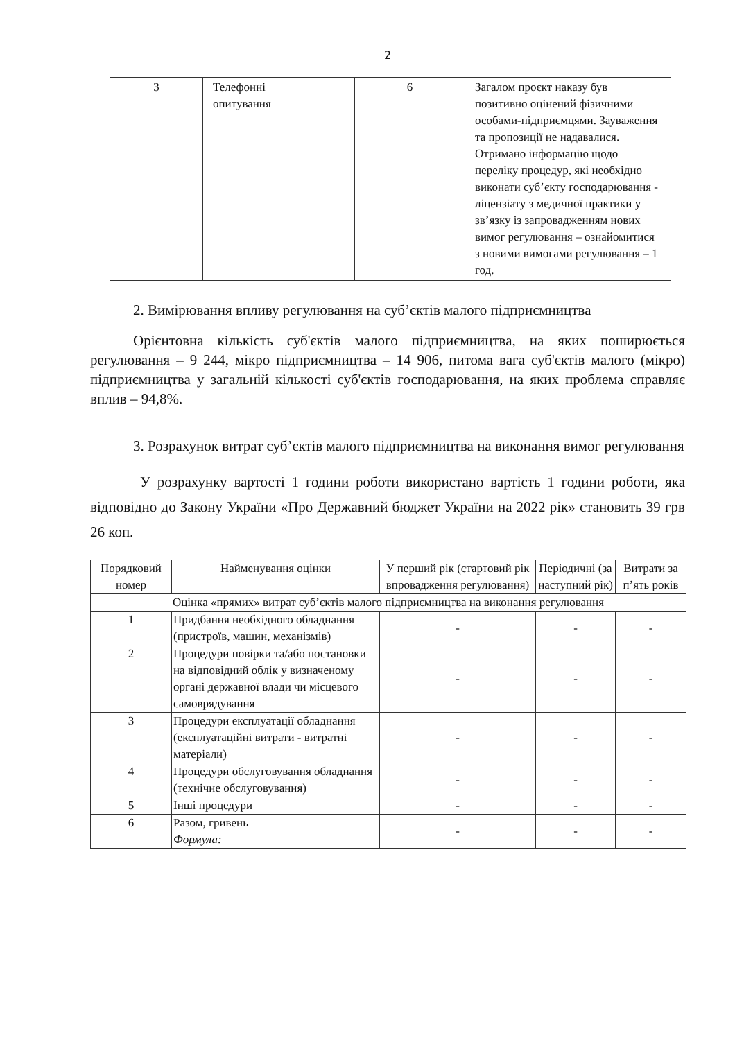2
| 3 | Телефонні опитування | 6 | Загалом проєкт наказу був позитивно оцінений фізичними особами-підприємцями. Зауваження та пропозиції не надавалися. Отримано інформацію щодо переліку процедур, які необхідно виконати суб’єкту господарювання - ліцензіату з медичної практики у зв’язку із запровадженням нових вимог регулювання – ознайомитися з новими вимогами регулювання – 1 год. |
2. Вимірювання впливу регулювання на суб’єктів малого підприємництва
Орієнтовна кількість суб'єктів малого підприємництва, на яких поширюється регулювання – 9 244, мікро підприємництва – 14 906, питома вага суб'єктів малого (мікро) підприємництва у загальній кількості суб'єктів господарювання, на яких проблема справляє вплив – 94,8%.
3. Розрахунок витрат суб’єктів малого підприємництва на виконання вимог регулювання
У розрахунку вартості 1 години роботи використано вартість 1 години роботи, яка відповідно до Закону України «Про Державний бюджет України на 2022 рік» становить 39 грв 26 коп.
| Порядковий номер | Найменування оцінки | У перший рік (стартовий рік впровадження регулювання) | Періодичні (за наступний рік) | Витрати за п’ять років |
| --- | --- | --- | --- | --- |
| Оцінка «прямих» витрат суб’єктів малого підприємництва на виконання регулювання | | | | |
| 1 | Придбання необхідного обладнання (пристроїв, машин, механізмів) | - | - | - |
| 2 | Процедури повірки та/або постановки на відповідний облік у визначеному органі державної влади чи місцевого самоврядування | - | - | - |
| 3 | Процедури експлуатації обладнання (експлуатаційні витрати - витратні матеріали) | - | - | - |
| 4 | Процедури обслуговування обладнання (технічне обслуговування) | - | - | - |
| 5 | Інші процедури | - | - | - |
| 6 | Разом, гривень Формула: | - | - | - |